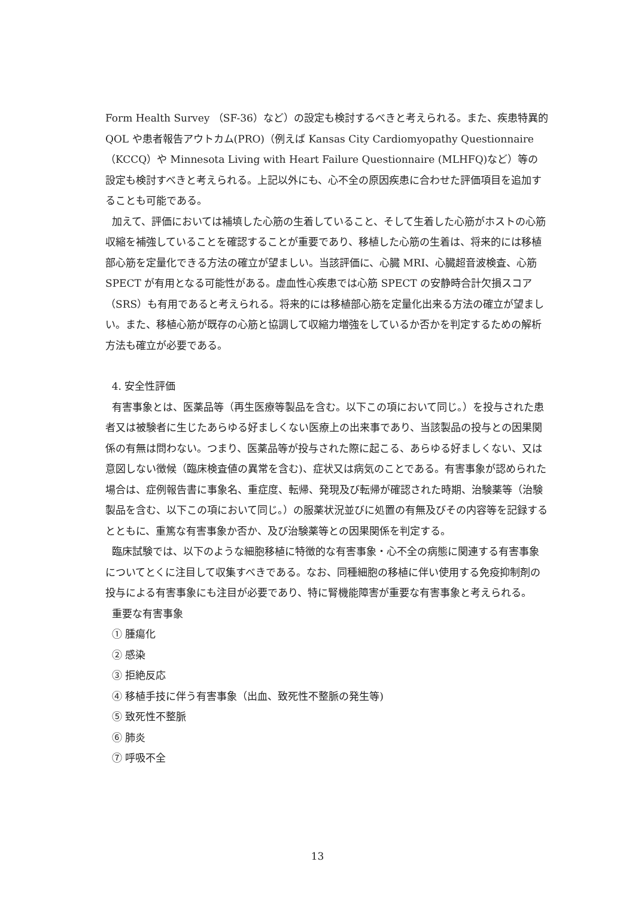Form Health Survey （SF-36）など）の設定も検討するべきと考えられる。また、疾患特異的 QOL や患者報告アウトカム(PRO)（例えば Kansas City Cardiomyopathy Questionnaire（KCCQ）や Minnesota Living with Heart Failure Questionnaire (MLHFQ)など）等の設定も検討すべきと考えられる。上記以外にも、心不全の原因疾患に合わせた評価項目を追加することも可能である。
加えて、評価においては補填した心筋の生着していること、そして生着した心筋がホストの心筋収縮を補強していることを確認することが重要であり、移植した心筋の生着は、将来的には移植部心筋を定量化できる方法の確立が望ましい。当該評価に、心臓 MRI、心臓超音波検査、心筋 SPECT が有用となる可能性がある。虚血性心疾患では心筋 SPECT の安静時合計欠損スコア（SRS）も有用であると考えられる。将来的には移植部心筋を定量化出来る方法の確立が望ましい。また、移植心筋が既存の心筋と協調して収縮力増強をしているか否かを判定するための解析方法も確立が必要である。
4. 安全性評価
有害事象とは、医薬品等（再生医療等製品を含む。以下この項において同じ。）を投与された患者又は被験者に生じたあらゆる好ましくない医療上の出来事であり、当該製品の投与との因果関係の有無は問わない。つまり、医薬品等が投与された際に起こる、あらゆる好ましくない、又は意図しない徴候（臨床検査値の異常を含む)、症状又は病気のことである。有害事象が認められた場合は、症例報告書に事象名、重症度、転帰、発現及び転帰が確認された時期、治験薬等（治験製品を含む、以下この項において同じ。）の服薬状況並びに処置の有無及びその内容等を記録するとともに、重篤な有害事象か否か、及び治験薬等との因果関係を判定する。
臨床試験では、以下のような細胞移植に特徴的な有害事象・心不全の病態に関連する有害事象についてとくに注目して収集すべきである。なお、同種細胞の移植に伴い使用する免疫抑制剤の投与による有害事象にも注目が必要であり、特に腎機能障害が重要な有害事象と考えられる。
重要な有害事象
① 腫瘍化
② 感染
③ 拒絶反応
④ 移植手技に伴う有害事象（出血、致死性不整脈の発生等)
⑤ 致死性不整脈
⑥ 肺炎
⑦ 呼吸不全
13